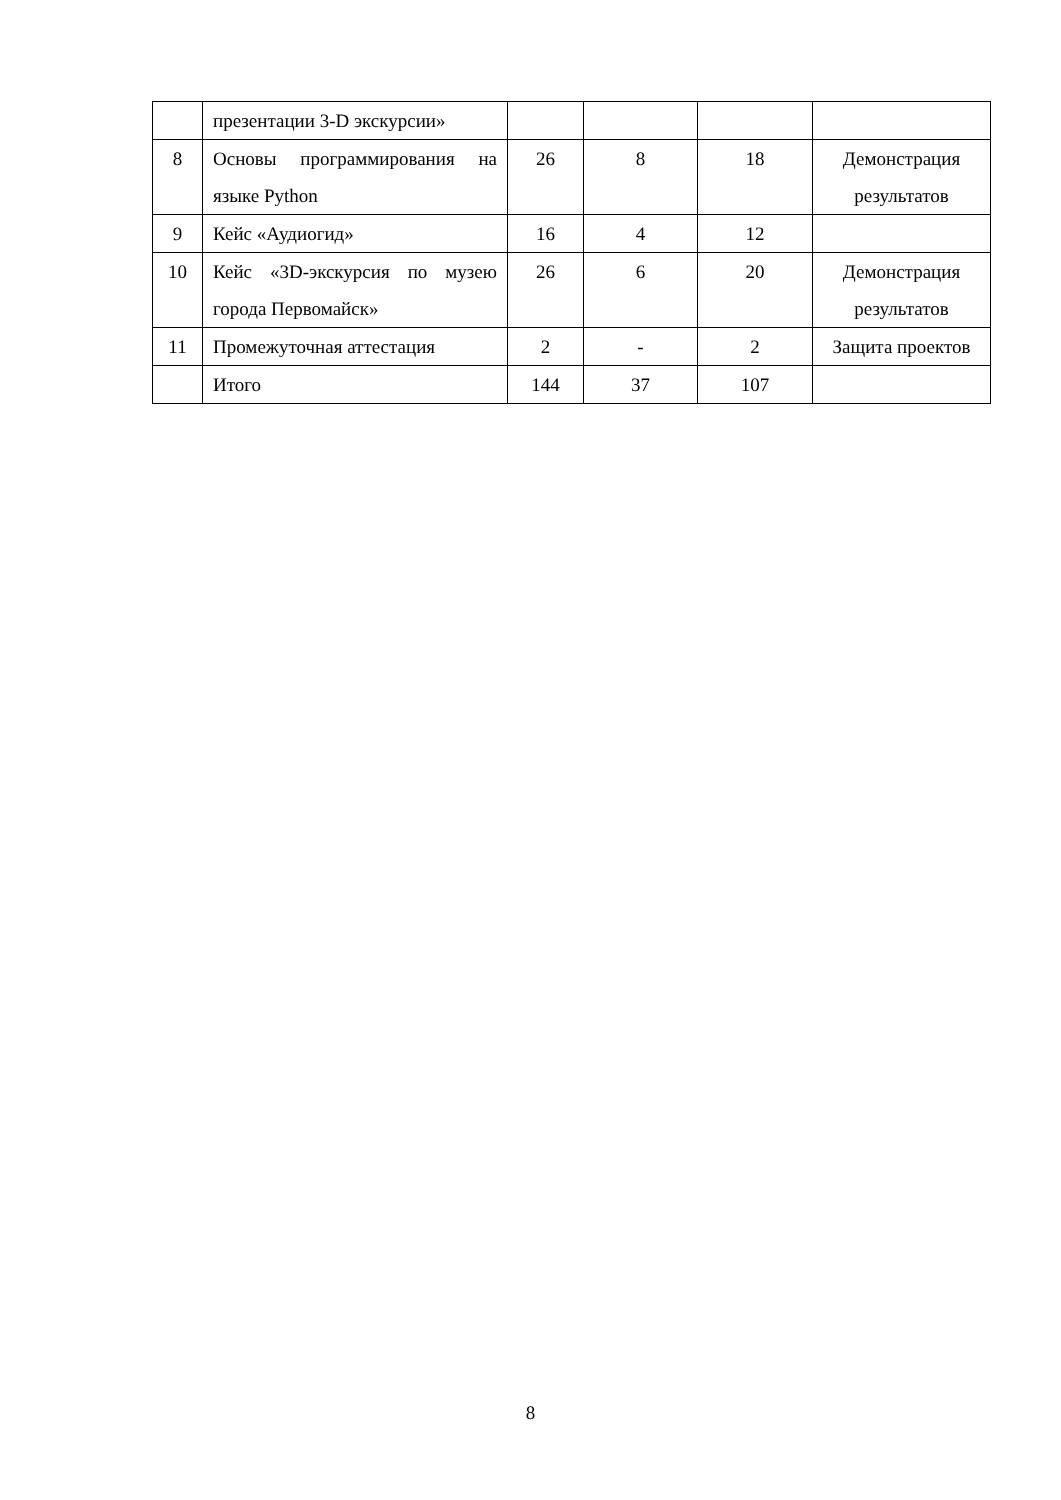| | презентации 3-D экскурсии» | | | | |
| 8 | Основы программирования на языке Python | 26 | 8 | 18 | Демонстрация результатов |
| 9 | Кейс «Аудиогид» | 16 | 4 | 12 | |
| 10 | Кейс «3D-экскурсия по музею города Первомайск» | 26 | 6 | 20 | Демонстрация результатов |
| 11 | Промежуточная аттестация | 2 | - | 2 | Защита проектов |
| | Итого | 144 | 37 | 107 | |
8